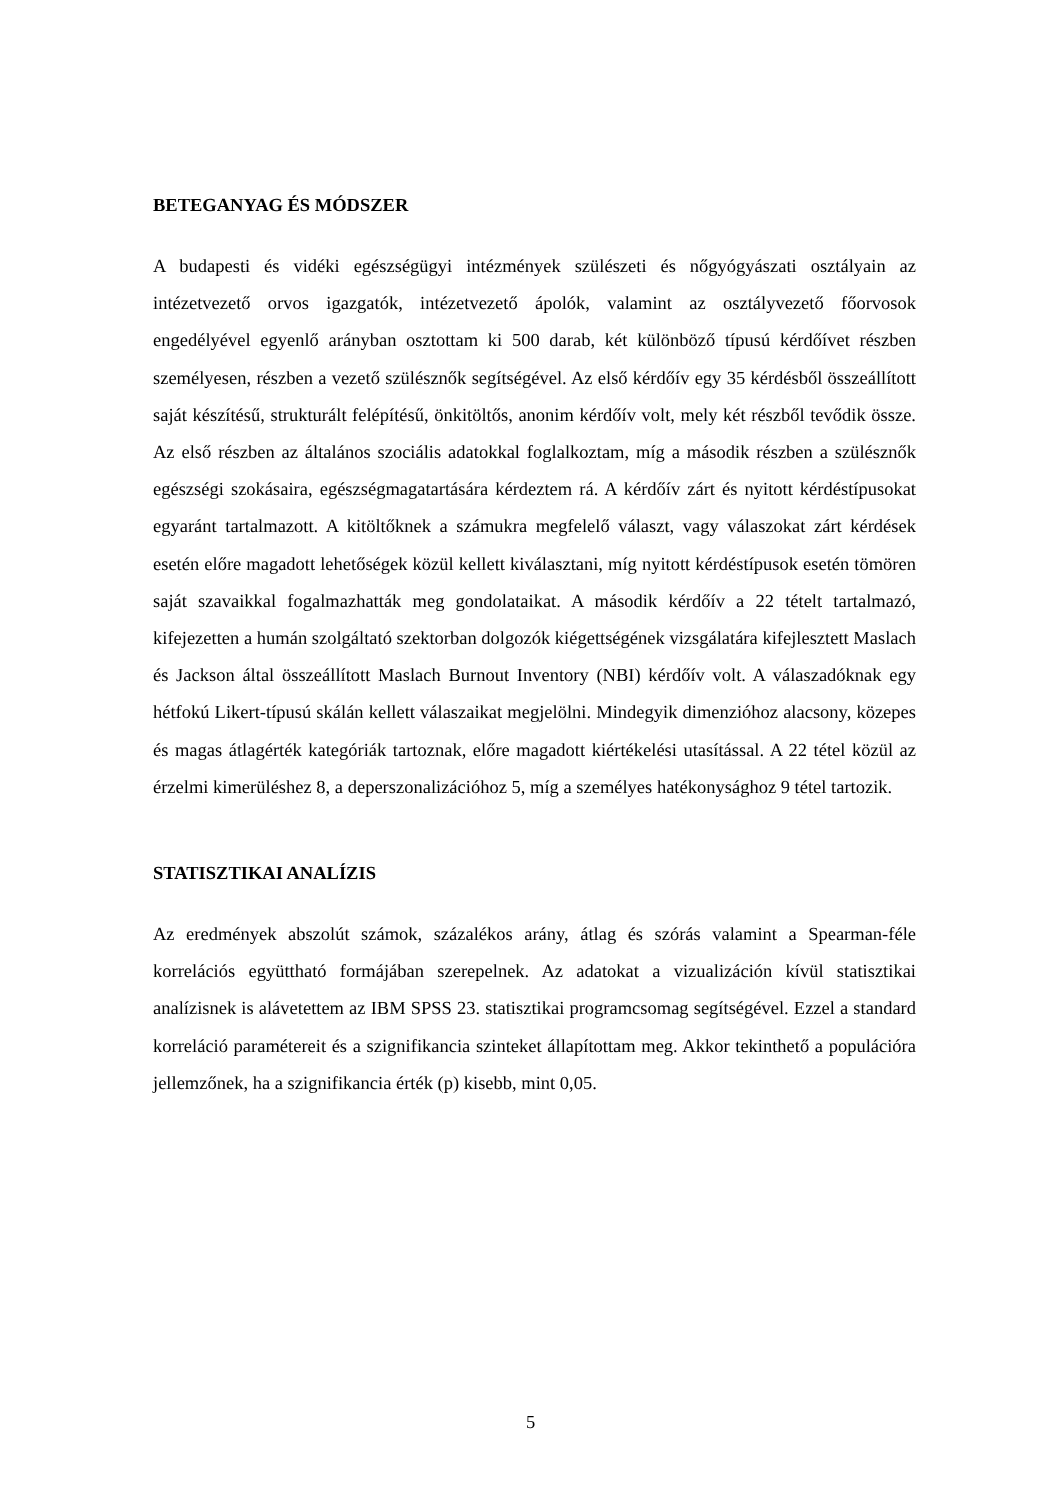BETEGANYAG ÉS MÓDSZER
A budapesti és vidéki egészségügyi intézmények szülészeti és nőgyógyászati osztályain az intézetvezető orvos igazgatók, intézetvezető ápolók, valamint az osztályvezető főorvosok engedélyével egyenlő arányban osztottam ki 500 darab, két különböző típusú kérdőívet részben személyesen, részben a vezető szülésznők segítségével. Az első kérdőív egy 35 kérdésből összeállított saját készítésű, strukturált felépítésű, önkitöltős, anonim kérdőív volt, mely két részből tevődik össze. Az első részben az általános szociális adatokkal foglalkoztam, míg a második részben a szülésznők egészségi szokásaira, egészségmagatartására kérdeztem rá. A kérdőív zárt és nyitott kérdéstípusokat egyaránt tartalmazott. A kitöltőknek a számukra megfelelő választ, vagy válaszokat zárt kérdések esetén előre magadott lehetőségek közül kellett kiválasztani, míg nyitott kérdéstípusok esetén tömören saját szavaikkal fogalmazhatták meg gondolataikat. A második kérdőív a 22 tételt tartalmazó, kifejezetten a humán szolgáltató szektorban dolgozók kiégettségének vizsgálatára kifejlesztett Maslach és Jackson által összeállított Maslach Burnout Inventory (NBI) kérdőív volt. A válaszadóknak egy hétfokú Likert-típusú skálán kellett válaszaikat megjelölni. Mindegyik dimenzióhoz alacsony, közepes és magas átlagérték kategóriák tartoznak, előre magadott kiértékelési utasítással. A 22 tétel közül az érzelmi kimerüléshez 8, a deperszonalizációhoz 5, míg a személyes hatékonysághoz 9 tétel tartozik.
STATISZTIKAI ANALÍZIS
Az eredmények abszolút számok, százalékos arány, átlag és szórás valamint a Spearman-féle korrelációs együttható formájában szerepelnek. Az adatokat a vizualizáción kívül statisztikai analízisnek is alávetettem az IBM SPSS 23. statisztikai programcsomag segítségével. Ezzel a standard korreláció paramétereit és a szignifikancia szinteket állapítottam meg. Akkor tekinthető a populációra jellemzőnek, ha a szignifikancia érték (p) kisebb, mint 0,05.
5